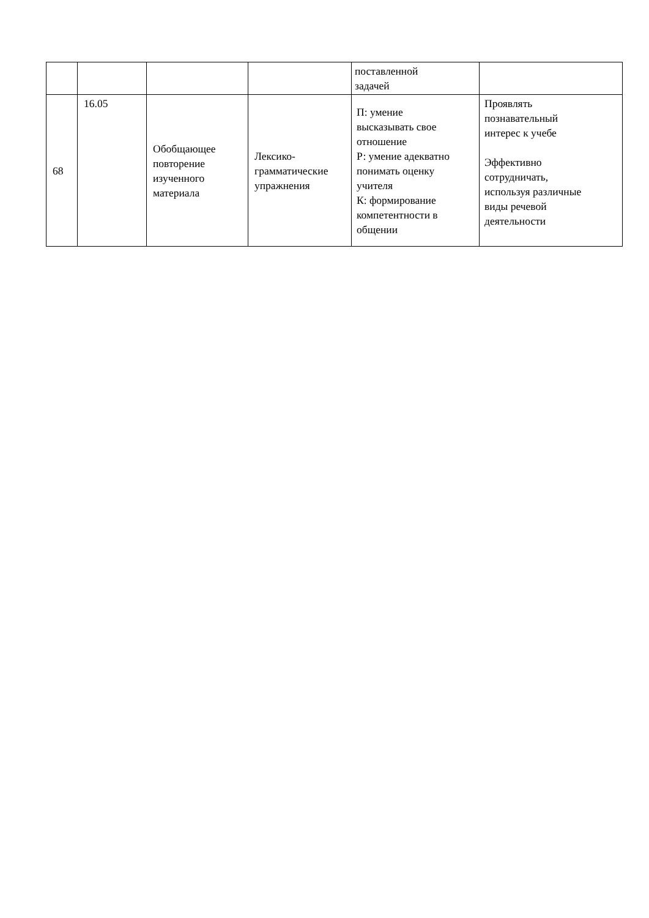| | | | | поставленной задачей | |
| 68 | 16.05 | Обобщающее повторение изученного материала | Лексико- грамматические упражнения | П: умение высказывать свое отношение Р: умение адекватно понимать оценку учителя К: формирование компетентности в общении | Проявлять познавательный интерес к учебе Эффективно сотрудничать, используя различные виды речевой деятельности |